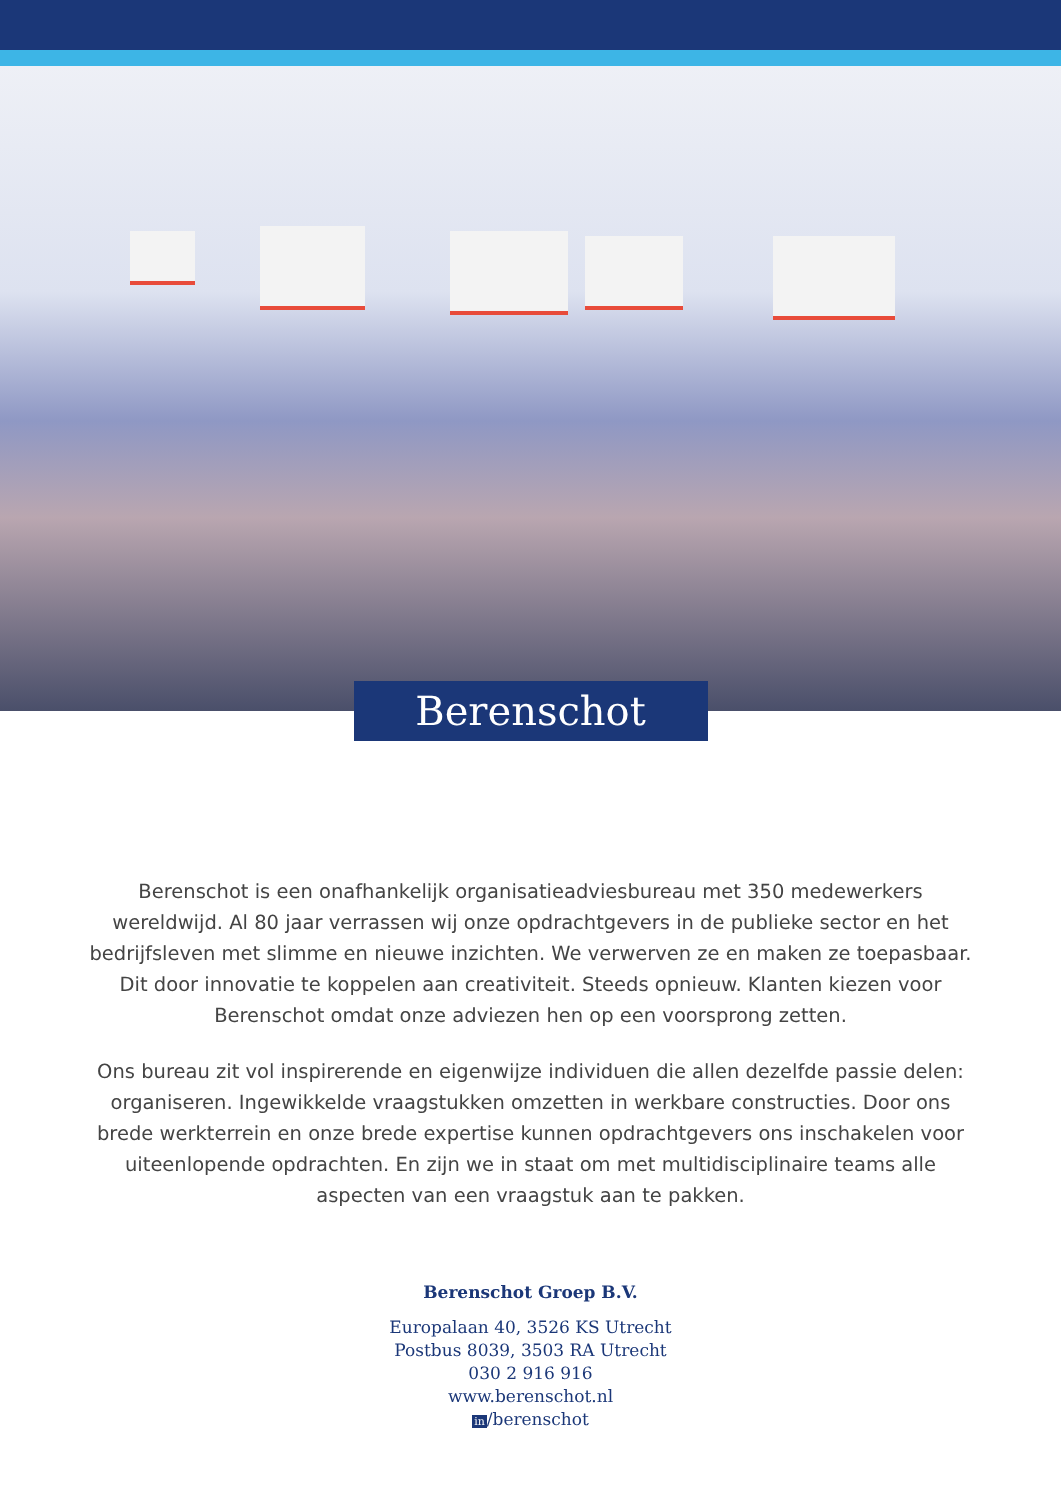Berenschot
Berenschot is een onafhankelijk organisatieadviesbureau met 350 medewerkers wereldwijd. Al 80 jaar verrassen wij onze opdrachtgevers in de publieke sector en het bedrijfsleven met slimme en nieuwe inzichten. We verwerven ze en maken ze toepasbaar. Dit door innovatie te koppelen aan creativiteit. Steeds opnieuw. Klanten kiezen voor Berenschot omdat onze adviezen hen op een voorsprong zetten.
Ons bureau zit vol inspirerende en eigenwijze individuen die allen dezelfde passie delen: organiseren. Ingewikkelde vraagstukken omzetten in werkbare constructies. Door ons brede werkterrein en onze brede expertise kunnen opdrachtgevers ons inschakelen voor uiteenlopende opdrachten. En zijn we in staat om met multidisciplinaire teams alle aspecten van een vraagstuk aan te pakken.
Berenschot Groep B.V.
Europalaan 40, 3526 KS Utrecht
Postbus 8039, 3503 RA Utrecht
030 2 916 916
www.berenschot.nl
in/berenschot